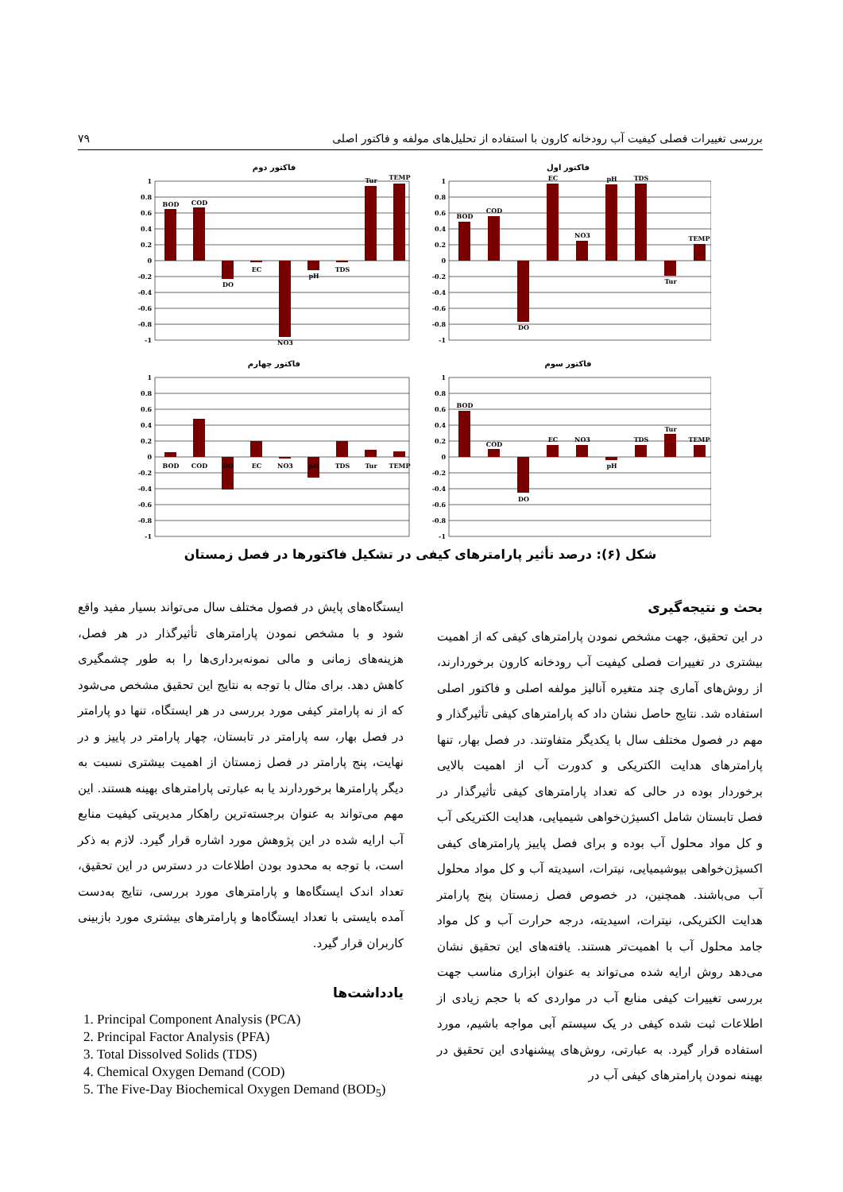بررسی تغییرات فصلی کیفیت آب رودخانه کارون با استفاده از تحلیل‌های مولفه و فاکتور اصلی ۷۹
فاکتور اول
1
0.8
0.6
0.4
0.2
0
-0.2
-0.4
-0.6
-0.8
-1
BOD
COD
DO
EC
NO3
pH
TDS
Tur
TEMP
فاکتور دوم
1
0.8
0.6
0.4
0.2
0
-0.2
-0.4
-0.6
-0.8
-1
BOD
COD
DO
EC
NO3
pH
TDS
Tur
TEMP
فاکتور سوم
1
0.8
0.6
0.4
0.2
0
-0.2
-0.4
-0.6
-0.8
-1
BOD
COD
DO
EC
NO3
pH
TDS
Tur
TEMP
فاکتور چهارم
1
0.8
0.6
0.4
0.2
0
-0.2
-0.4
-0.6
-0.8
-1
BOD
COD
DO
EC
NO3
pH
TDS
Tur
TEMP
شکل (۶): درصد تأثیر پارامترهای کیفی در تشکیل فاکتورها در فصل زمستان
بحث و نتیجه‌گیری
در این تحقیق، جهت مشخص نمودن پارامترهای کیفی که از اهمیت بیشتری در تغییرات فصلی کیفیت آب رودخانه کارون برخوردارند، از روش‌های آماری چند متغیره آنالیز مولفه اصلی و فاکتور اصلی استفاده شد. نتایج حاصل نشان داد که پارامترهای کیفی تأثیرگذار و مهم در فصول مختلف سال با یکدیگر متفاوتند. در فصل بهار، تنها پارامترهای هدایت الکتریکی و کدورت آب از اهمیت بالایی برخوردار بوده در حالی که تعداد پارامترهای کیفی تأثیرگذار در فصل تابستان شامل اکسیژن‌خواهی شیمیایی، هدایت الکتریکی آب و کل مواد محلول آب بوده و برای فصل پاییز پارامترهای کیفی اکسیژن‌خواهی بیوشیمیایی، نیترات، اسیدیته آب و کل مواد محلول آب می‌باشند. همچنین، در خصوص فصل زمستان پنج پارامتر هدایت الکتریکی، نیترات، اسیدیته، درجه حرارت آب و کل مواد جامد محلول آب با اهمیت‌تر هستند. یافته‌های این تحقیق نشان می‌دهد روش ارایه شده می‌تواند به عنوان ابزاری مناسب جهت بررسی تغییرات کیفی منابع آب در مواردی که با حجم زیادی از اطلاعات ثبت شده کیفی در یک سیستم آبی مواجه باشیم، مورد استفاده قرار گیرد. به عبارتی، روش‌های پیشنهادی این تحقیق در بهینه نمودن پارامترهای کیفی آب در
ایستگاه‌های پایش در فصول مختلف سال می‌تواند بسیار مفید واقع شود و با مشخص نمودن پارامترهای تأثیرگذار در هر فصل، هزینه‌های زمانی و مالی نمونه‌برداری‌ها را به طور چشمگیری کاهش دهد. برای مثال با توجه به نتایج این تحقیق مشخص می‌شود که از نه پارامتر کیفی مورد بررسی در هر ایستگاه، تنها دو پارامتر در فصل بهار، سه پارامتر در تابستان، چهار پارامتر در پاییز و در نهایت، پنج پارامتر در فصل زمستان از اهمیت بیشتری نسبت به دیگر پارامترها برخوردارند یا به عبارتی پارامترهای بهینه هستند. این مهم می‌تواند به عنوان برجسته‌ترین راهکار مدیریتی کیفیت منابع آب ارایه شده در این پژوهش مورد اشاره قرار گیرد. لازم به ذکر است، با توجه به محدود بودن اطلاعات در دسترس در این تحقیق، تعداد اندک ایستگاه‌ها و پارامترهای مورد بررسی، نتایج به‌دست آمده بایستی با تعداد ایستگاه‌ها و پارامترهای بیشتری مورد بازبینی کاربران قرار گیرد.
یادداشت‌ها
1. Principal Component Analysis (PCA)
2. Principal Factor Analysis (PFA)
3. Total Dissolved Solids (TDS)
4. Chemical Oxygen Demand (COD)
5. The Five-Day Biochemical Oxygen Demand (BOD<sub>5</sub>)